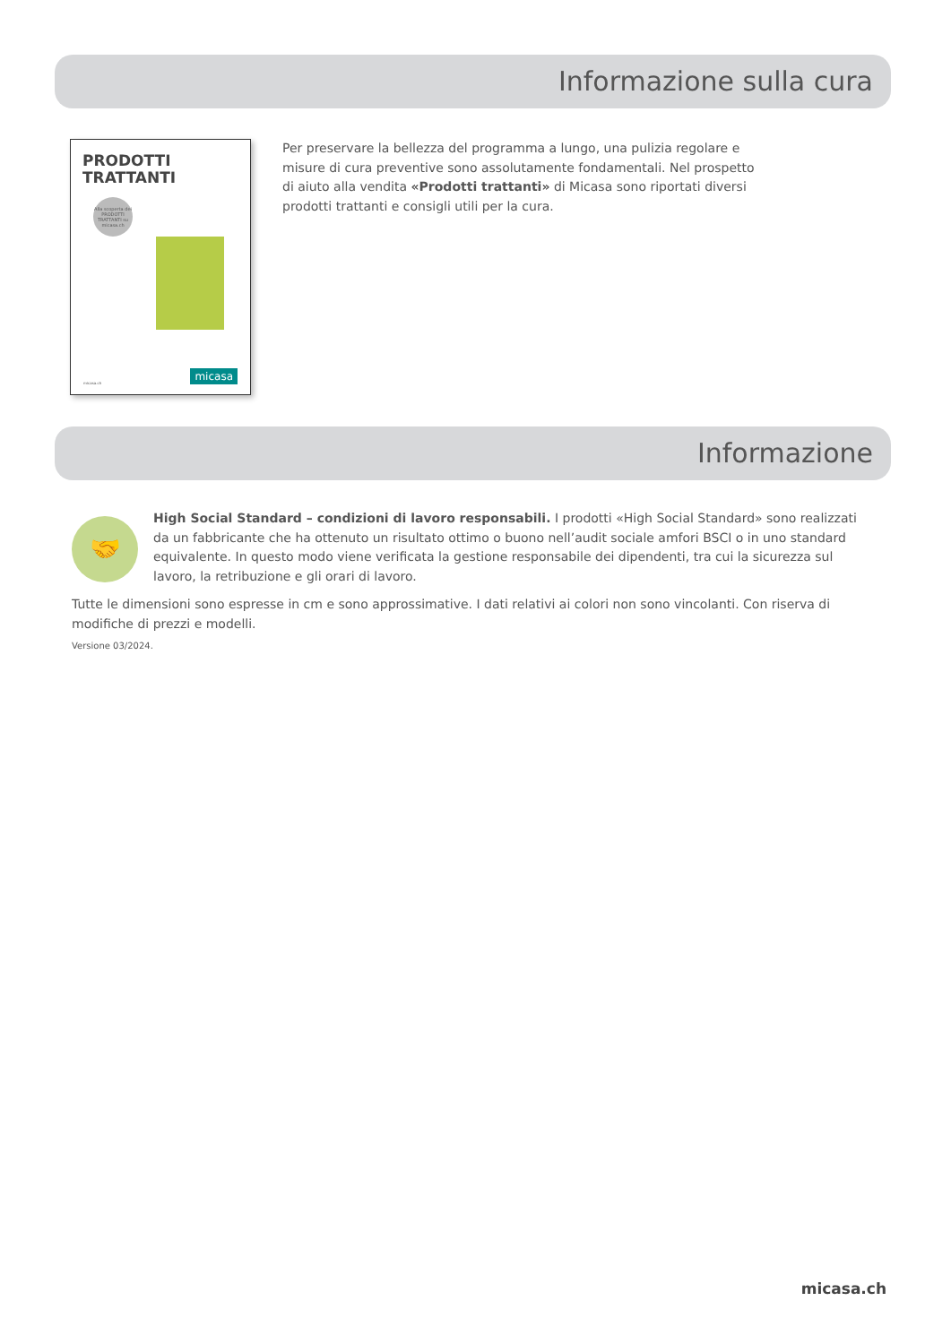Informazione sulla cura
PRODOTTI
TRATTANTI
Alla scoperta dei PRODOTTI TRATTANTI su micasa.ch
micasa.ch micasa
Per preservare la bellezza del programma a lungo, una pulizia regolare e misure di cura preventive sono assolutamente fondamentali. Nel prospetto di aiuto alla vendita «Prodotti trattanti» di Micasa sono riportati diversi prodotti trattanti e consigli utili per la cura.
Informazione
🤝
High Social Standard – condizioni di lavoro responsabili. I prodotti «High Social Standard» sono realizzati da un fabbricante che ha ottenuto un risultato ottimo o buono nell’audit sociale amfori BSCI o in uno standard equivalente. In questo modo viene verificata la gestione responsabile dei dipendenti, tra cui la sicurezza sul lavoro, la retribuzione e gli orari di lavoro.
Tutte le dimensioni sono espresse in cm e sono approssimative. I dati relativi ai colori non sono vincolanti. Con riserva di modifiche di prezzi e modelli.
Versione 03/2024.
micasa.ch